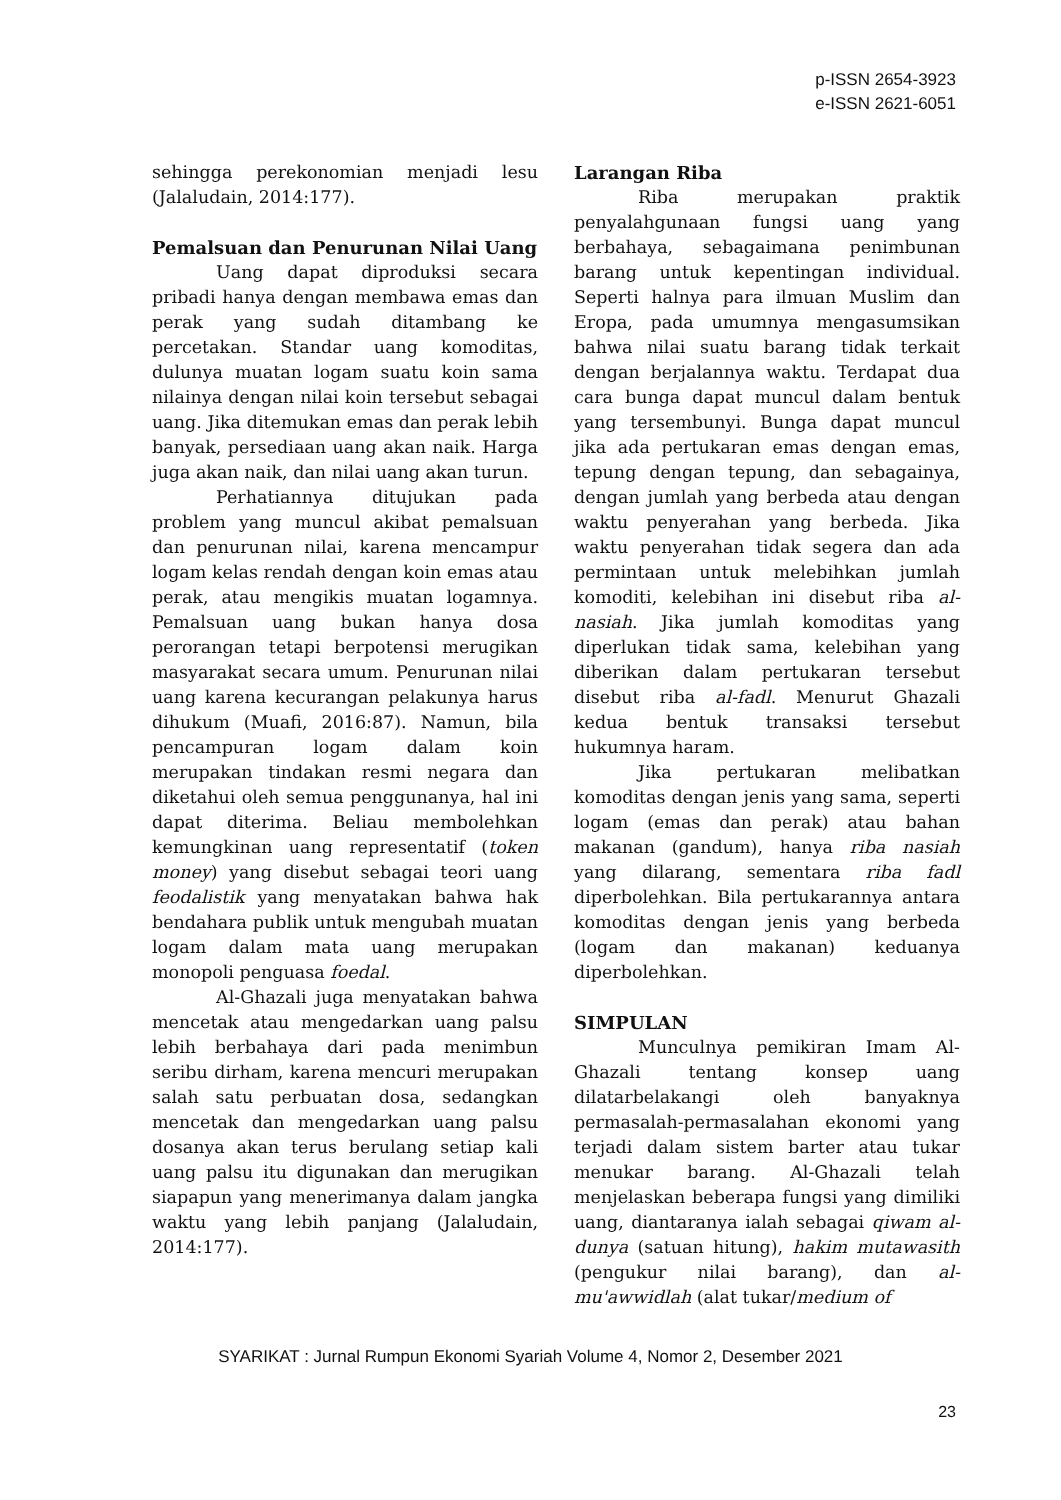p-ISSN 2654-3923
e-ISSN 2621-6051
sehingga perekonomian menjadi lesu (Jalaludain, 2014:177).
Pemalsuan dan Penurunan Nilai Uang
Uang dapat diproduksi secara pribadi hanya dengan membawa emas dan perak yang sudah ditambang ke percetakan. Standar uang komoditas, dulunya muatan logam suatu koin sama nilainya dengan nilai koin tersebut sebagai uang. Jika ditemukan emas dan perak lebih banyak, persediaan uang akan naik. Harga juga akan naik, dan nilai uang akan turun.
Perhatiannya ditujukan pada problem yang muncul akibat pemalsuan dan penurunan nilai, karena mencampur logam kelas rendah dengan koin emas atau perak, atau mengikis muatan logamnya. Pemalsuan uang bukan hanya dosa perorangan tetapi berpotensi merugikan masyarakat secara umum. Penurunan nilai uang karena kecurangan pelakunya harus dihukum (Muafi, 2016:87). Namun, bila pencampuran logam dalam koin merupakan tindakan resmi negara dan diketahui oleh semua penggunanya, hal ini dapat diterima. Beliau membolehkan kemungkinan uang representatif (token money) yang disebut sebagai teori uang feodalistik yang menyatakan bahwa hak bendahara publik untuk mengubah muatan logam dalam mata uang merupakan monopoli penguasa foedal.
Al-Ghazali juga menyatakan bahwa mencetak atau mengedarkan uang palsu lebih berbahaya dari pada menimbun seribu dirham, karena mencuri merupakan salah satu perbuatan dosa, sedangkan mencetak dan mengedarkan uang palsu dosanya akan terus berulang setiap kali uang palsu itu digunakan dan merugikan siapapun yang menerimanya dalam jangka waktu yang lebih panjang (Jalaludain, 2014:177).
Larangan Riba
Riba merupakan praktik penyalahgunaan fungsi uang yang berbahaya, sebagaimana penimbunan barang untuk kepentingan individual. Seperti halnya para ilmuan Muslim dan Eropa, pada umumnya mengasumsikan bahwa nilai suatu barang tidak terkait dengan berjalannya waktu. Terdapat dua cara bunga dapat muncul dalam bentuk yang tersembunyi. Bunga dapat muncul jika ada pertukaran emas dengan emas, tepung dengan tepung, dan sebagainya, dengan jumlah yang berbeda atau dengan waktu penyerahan yang berbeda. Jika waktu penyerahan tidak segera dan ada permintaan untuk melebihkan jumlah komoditi, kelebihan ini disebut riba al-nasiah. Jika jumlah komoditas yang diperlukan tidak sama, kelebihan yang diberikan dalam pertukaran tersebut disebut riba al-fadl. Menurut Ghazali kedua bentuk transaksi tersebut hukumnya haram.
Jika pertukaran melibatkan komoditas dengan jenis yang sama, seperti logam (emas dan perak) atau bahan makanan (gandum), hanya riba nasiah yang dilarang, sementara riba fadl diperbolehkan. Bila pertukarannya antara komoditas dengan jenis yang berbeda (logam dan makanan) keduanya diperbolehkan.
SIMPULAN
Munculnya pemikiran Imam Al-Ghazali tentang konsep uang dilatarbelakangi oleh banyaknya permasalah-permasalahan ekonomi yang terjadi dalam sistem barter atau tukar menukar barang. Al-Ghazali telah menjelaskan beberapa fungsi yang dimiliki uang, diantaranya ialah sebagai qiwam al-dunya (satuan hitung), hakim mutawasith (pengukur nilai barang), dan al-mu'awwidlah (alat tukar/medium of
SYARIKAT : Jurnal Rumpun Ekonomi Syariah Volume 4, Nomor 2, Desember 2021
23